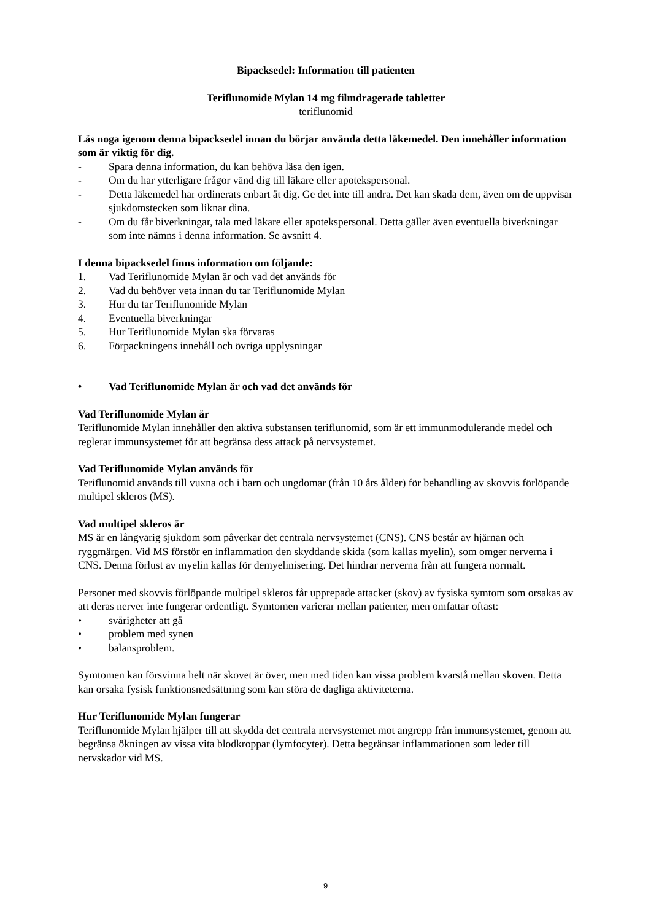Bipacksedel: Information till patienten
Teriflunomide Mylan 14 mg filmdragerade tabletter
teriflunomid
Läs noga igenom denna bipacksedel innan du börjar använda detta läkemedel. Den innehåller information som är viktig för dig.
- Spara denna information, du kan behöva läsa den igen.
- Om du har ytterligare frågor vänd dig till läkare eller apotekspersonal.
- Detta läkemedel har ordinerats enbart åt dig. Ge det inte till andra. Det kan skada dem, även om de uppvisar sjukdomstecken som liknar dina.
- Om du får biverkningar, tala med läkare eller apotekspersonal. Detta gäller även eventuella biverkningar som inte nämns i denna information. Se avsnitt 4.
I denna bipacksedel finns information om följande:
1. Vad Teriflunomide Mylan är och vad det används för
2. Vad du behöver veta innan du tar Teriflunomide Mylan
3. Hur du tar Teriflunomide Mylan
4. Eventuella biverkningar
5. Hur Teriflunomide Mylan ska förvaras
6. Förpackningens innehåll och övriga upplysningar
• Vad Teriflunomide Mylan är och vad det används för
Vad Teriflunomide Mylan är
Teriflunomide Mylan innehåller den aktiva substansen teriflunomid, som är ett immunmodulerande medel och reglerar immunsystemet för att begränsa dess attack på nervsystemet.
Vad Teriflunomide Mylan används för
Teriflunomid används till vuxna och i barn och ungdomar (från 10 års ålder) för behandling av skovvis förlöpande multipel skleros (MS).
Vad multipel skleros är
MS är en långvarig sjukdom som påverkar det centrala nervsystemet (CNS). CNS består av hjärnan och ryggmärgen. Vid MS förstör en inflammation den skyddande skida (som kallas myelin), som omger nerverna i CNS. Denna förlust av myelin kallas för demyelinisering. Det hindrar nerverna från att fungera normalt.
Personer med skovvis förlöpande multipel skleros får upprepade attacker (skov) av fysiska symtom som orsakas av att deras nerver inte fungerar ordentligt. Symtomen varierar mellan patienter, men omfattar oftast:
• svårigheter att gå
• problem med synen
• balansproblem.
Symtomen kan försvinna helt när skovet är över, men med tiden kan vissa problem kvarstå mellan skoven. Detta kan orsaka fysisk funktionsnedsättning som kan störa de dagliga aktiviteterna.
Hur Teriflunomide Mylan fungerar
Teriflunomide Mylan hjälper till att skydda det centrala nervsystemet mot angrepp från immunsystemet, genom att begränsa ökningen av vissa vita blodkroppar (lymfocyter). Detta begränsar inflammationen som leder till nervskador vid MS.
9